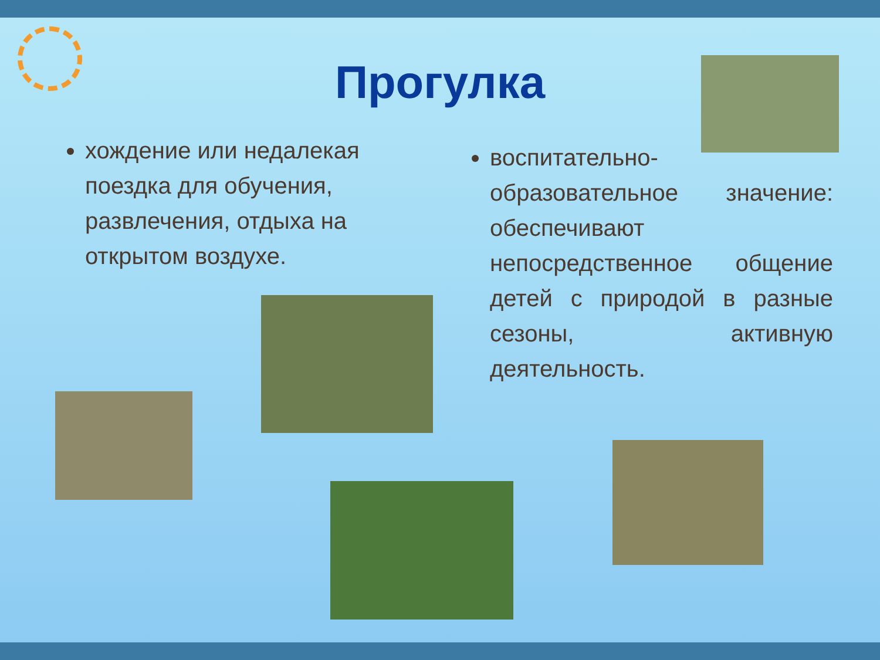Прогулка
хождение или недалекая поездка для обучения, развлечения, отдыха на открытом воздухе.
воспитательно-образовательное значение: обеспечивают непосредственное общение детей с природой в разные сезоны, активную деятельность.